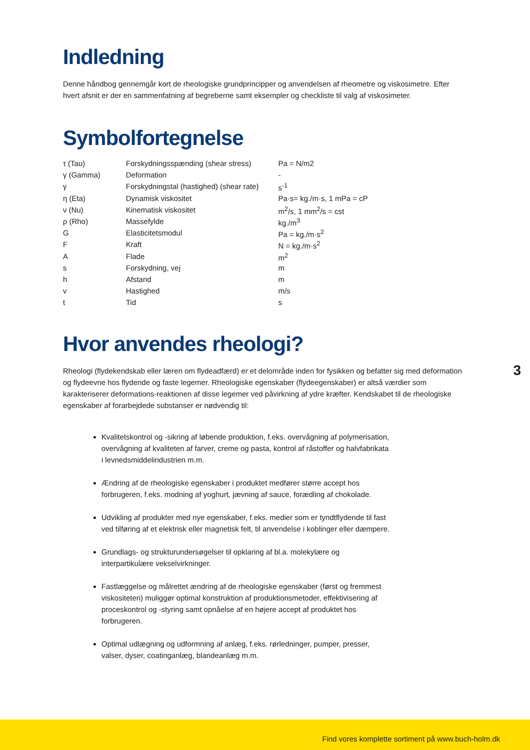Indledning
Denne håndbog gennemgår kort de rheologiske grundprincipper og anvendelsen af rheometre og viskosimetre. Efter hvert afsnit er der en sammenfatning af begreberne samt eksempler og checkliste til valg af viskosimeter.
Symbolfortegnelse
| τ (Tau) | Forskydningsspænding (shear stress) | Pa = N/m2 |
| γ (Gamma) | Deformation | - |
| γ | Forskydningstal (hastighed) (shear rate) | s<sup>-1</sup> |
| η (Eta) | Dynamisk viskositet | Pa·s= kg./m·s, 1 mPa = cP |
| ν (Nu) | Kinematisk viskositet | m<sup>2</sup>/s, 1 mm<sup>2</sup>/s = cst |
| ρ (Rho) | Massefylde | kg./m<sup>3</sup> |
| G | Elasticitetsmodul | Pa = kg./m·s<sup>2</sup> |
| F | Kraft | N = kg./m·s<sup>2</sup> |
| A | Flade | m<sup>2</sup> |
| s | Forskydning, vej | m |
| h | Afstand | m |
| v | Hastighed | m/s |
| t | Tid | s |
Hvor anvendes rheologi?
Rheologi (flydekendskab eller læren om flydeadfærd) er et delområde inden for fysikken og befatter sig med deformation og flydeevne hos flydende og faste legemer. Rheologiske egenskaber (flydeegenskaber) er altså værdier som karakteriserer deformations-reaktionen af disse legemer ved påvirkning af ydre kræfter. Kendskabet til de rheologiske egenskaber af forarbejdede substanser er nødvendig til:
Kvalitetskontrol og -sikring af løbende produktion, f.eks. overvågning af polymerisation, overvågning af kvaliteten af farver, creme og pasta, kontrol af råstoffer og halvfabrikata i levnedsmiddelindustrien m.m.
Ændring af de rheologiske egenskaber i produktet medfører større accept hos forbrugeren, f.eks. modning af yoghurt, jævning af sauce, forædling af chokolade.
Udvikling af produkter med nye egenskaber, f.eks. medier som er tyndtflydende til fast ved tilføring af et elektrisk eller magnetisk felt, til anvendelse i koblinger eller dæmpere.
Grundlags- og strukturundersøgelser til opklaring af bl.a. molekylære og interpartikulære vekselvirkninger.
Fastlæggelse og målrettet ændring af de rheologiske egenskaber (først og fremmest viskositeten) muliggør optimal konstruktion af produktionsmetoder, effektivisering af proceskontrol og -styring samt opnåelse af en højere accept af produktet hos forbrugeren.
Optimal udlægning og udformning af anlæg, f.eks. rørledninger, pumper, presser, valser, dyser, coatinganlæg, blandeanlæg m.m.
3
Find vores komplette sortiment på www.buch-holm.dk